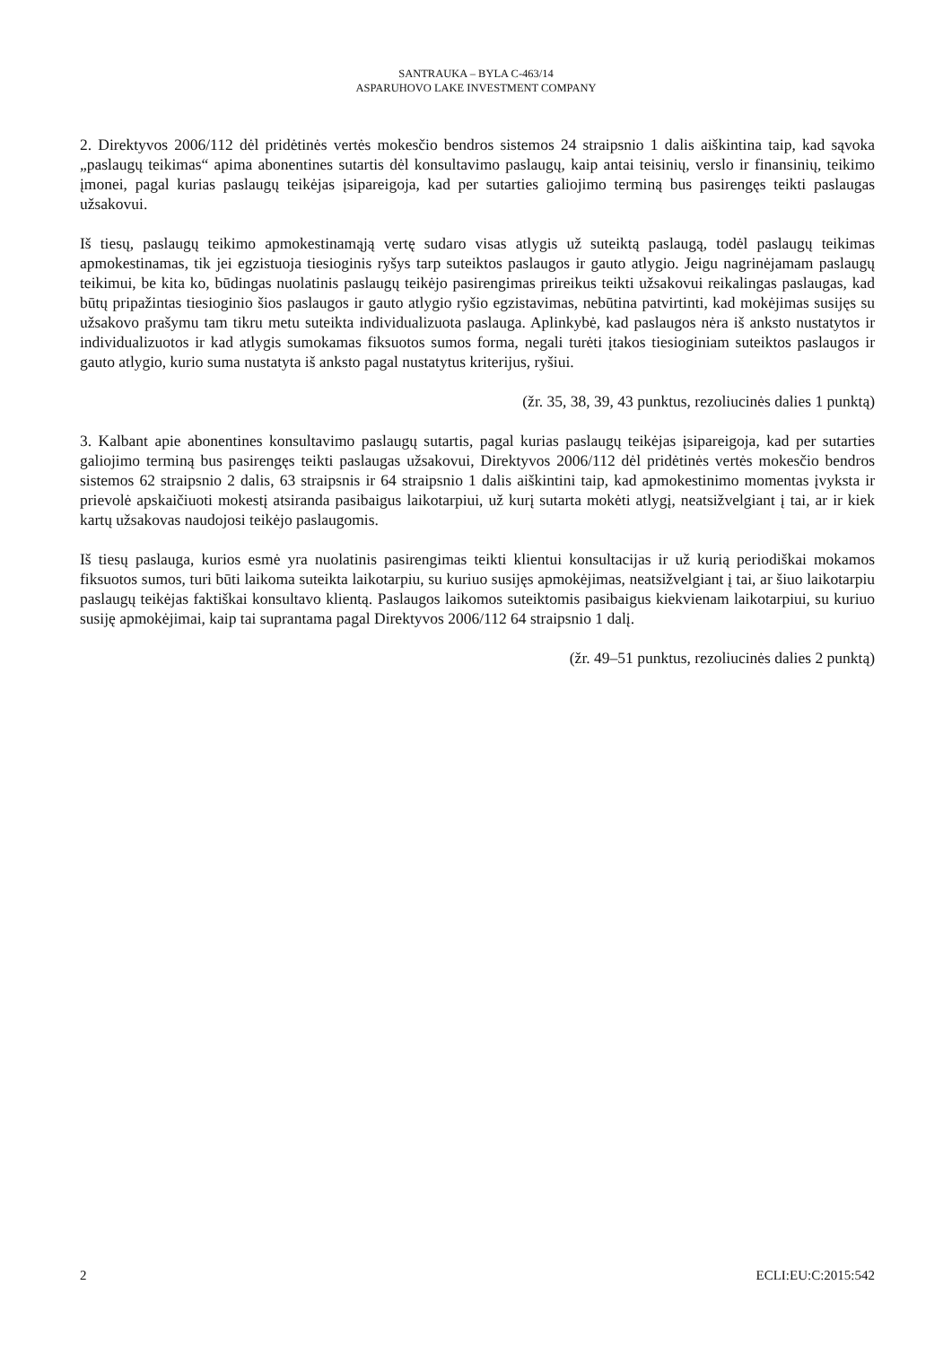SANTRAUKA – BYLA C-463/14
ASPARUHOVO LAKE INVESTMENT COMPANY
2. Direktyvos 2006/112 dėl pridėtinės vertės mokesčio bendros sistemos 24 straipsnio 1 dalis aiškintina taip, kad sąvoka „paslaugų teikimas“ apima abonentines sutartis dėl konsultavimo paslaugų, kaip antai teisinių, verslo ir finansinių, teikimo įmonei, pagal kurias paslaugų teikėjas įsipareigoja, kad per sutarties galiojimo terminą bus pasirengęs teikti paslaugas užsakovui.
Iš tiesų, paslaugų teikimo apmokestinamąją vertę sudaro visas atlygis už suteiktą paslaugą, todėl paslaugų teikimas apmokestinamas, tik jei egzistuoja tiesioginis ryšys tarp suteiktos paslaugos ir gauto atlygio. Jeigu nagrinėjamam paslaugų teikimui, be kita ko, būdingas nuolatinis paslaugų teikėjo pasirengimas prireikus teikti užsakovui reikalingas paslaugas, kad būtų pripažintas tiesioginio šios paslaugos ir gauto atlygio ryšio egzistavimas, nebūtina patvirtinti, kad mokėjimas susijęs su užsakovo prašymu tam tikru metu suteikta individualizuota paslauga. Aplinkybė, kad paslaugos nėra iš anksto nustatytos ir individualizuotos ir kad atlygis sumokamas fiksuotos sumos forma, negali turėti įtakos tiesioginiam suteiktos paslaugos ir gauto atlygio, kurio suma nustatyta iš anksto pagal nustatytus kriterijus, ryšiui.
(žr. 35, 38, 39, 43 punktus, rezoliucinės dalies 1 punktą)
3. Kalbant apie abonentines konsultavimo paslaugų sutartis, pagal kurias paslaugų teikėjas įsipareigoja, kad per sutarties galiojimo terminą bus pasirengęs teikti paslaugas užsakovui, Direktyvos 2006/112 dėl pridėtinės vertės mokesčio bendros sistemos 62 straipsnio 2 dalis, 63 straipsnis ir 64 straipsnio 1 dalis aiškintini taip, kad apmokestinimo momentas įvyksta ir prievolė apskaičiuoti mokestį atsiranda pasibaigus laikotarpiui, už kurį sutarta mokėti atlygį, neatsižvelgiant į tai, ar ir kiek kartų užsakovas naudojosi teikėjo paslaugomis.
Iš tiesų paslauga, kurios esmė yra nuolatinis pasirengimas teikti klientui konsultacijas ir už kurią periodiškai mokamos fiksuotos sumos, turi būti laikoma suteikta laikotarpiu, su kuriuo susijęs apmokėjimas, neatsižvelgiant į tai, ar šiuo laikotarpiu paslaugų teikėjas faktiškai konsultavo klientą. Paslaugos laikomos suteiktomis pasibaigus kiekvienam laikotarpiui, su kuriuo susiję apmokėjimai, kaip tai suprantama pagal Direktyvos 2006/112 64 straipsnio 1 dalį.
(žr. 49–51 punktus, rezoliucinės dalies 2 punktą)
2 ECLI:EU:C:2015:542